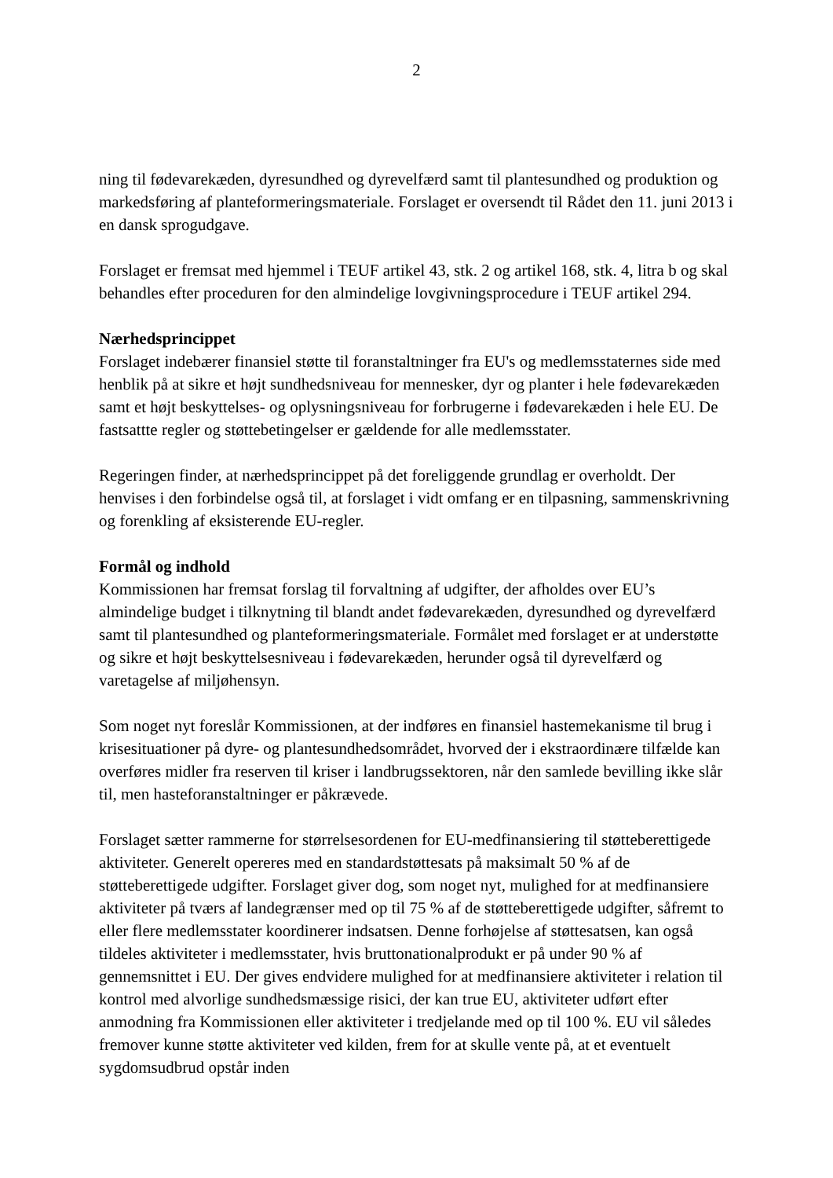2
ning til fødevarekæden, dyresundhed og dyrevelfærd samt til plantesundhed og produktion og markedsføring af planteformeringsmateriale. Forslaget er oversendt til Rådet den 11. juni 2013 i en dansk sprogudgave.
Forslaget er fremsat med hjemmel i TEUF artikel 43, stk. 2 og artikel 168, stk. 4, litra b og skal behandles efter proceduren for den almindelige lovgivningsprocedure i TEUF artikel 294.
Nærhedsprincippet
Forslaget indebærer finansiel støtte til foranstaltninger fra EU's og medlemsstaternes side med henblik på at sikre et højt sundhedsniveau for mennesker, dyr og planter i hele fødevarekæden samt et højt beskyttelses- og oplysningsniveau for forbrugerne i fødevarekæden i hele EU. De fastsattte regler og støttebetingelser er gældende for alle medlemsstater.
Regeringen finder, at nærhedsprincippet på det foreliggende grundlag er overholdt. Der henvises i den forbindelse også til, at forslaget i vidt omfang er en tilpasning, sammenskrivning og forenkling af eksisterende EU-regler.
Formål og indhold
Kommissionen har fremsat forslag til forvaltning af udgifter, der afholdes over EU’s almindelige budget i tilknytning til blandt andet fødevarekæden, dyresundhed og dyrevelfærd samt til plantesundhed og planteformeringsmateriale. Formålet med forslaget er at understøtte og sikre et højt beskyttelsesniveau i fødevarekæden, herunder også til dyrevelfærd og varetagelse af miljøhensyn.
Som noget nyt foreslår Kommissionen, at der indføres en finansiel hastemekanisme til brug i krisesituationer på dyre- og plantesundhedsområdet, hvorved der i ekstraordinære tilfælde kan overføres midler fra reserven til kriser i landbrugssektoren, når den samlede bevilling ikke slår til, men hasteforanstaltninger er påkrævede.
Forslaget sætter rammerne for størrelsesordenen for EU-medfinansiering til støtteberettigede aktiviteter. Generelt opereres med en standardstøttesats på maksimalt 50 % af de støtteberettigede udgifter. Forslaget giver dog, som noget nyt, mulighed for at medfinansiere aktiviteter på tværs af landegrænser med op til 75 % af de støtteberettigede udgifter, såfremt to eller flere medlemsstater koordinerer indsatsen. Denne forhøjelse af støttesatsen, kan også tildeles aktiviteter i medlemsstater, hvis bruttonationalprodukt er på under 90 % af gennemsnittet i EU. Der gives endvidere mulighed for at medfinansiere aktiviteter i relation til kontrol med alvorlige sundhedsmæssige risici, der kan true EU, aktiviteter udført efter anmodning fra Kommissionen eller aktiviteter i tredjelande med op til 100 %. EU vil således fremover kunne støtte aktiviteter ved kilden, frem for at skulle vente på, at et eventuelt sygdomsudbrud opstår inden